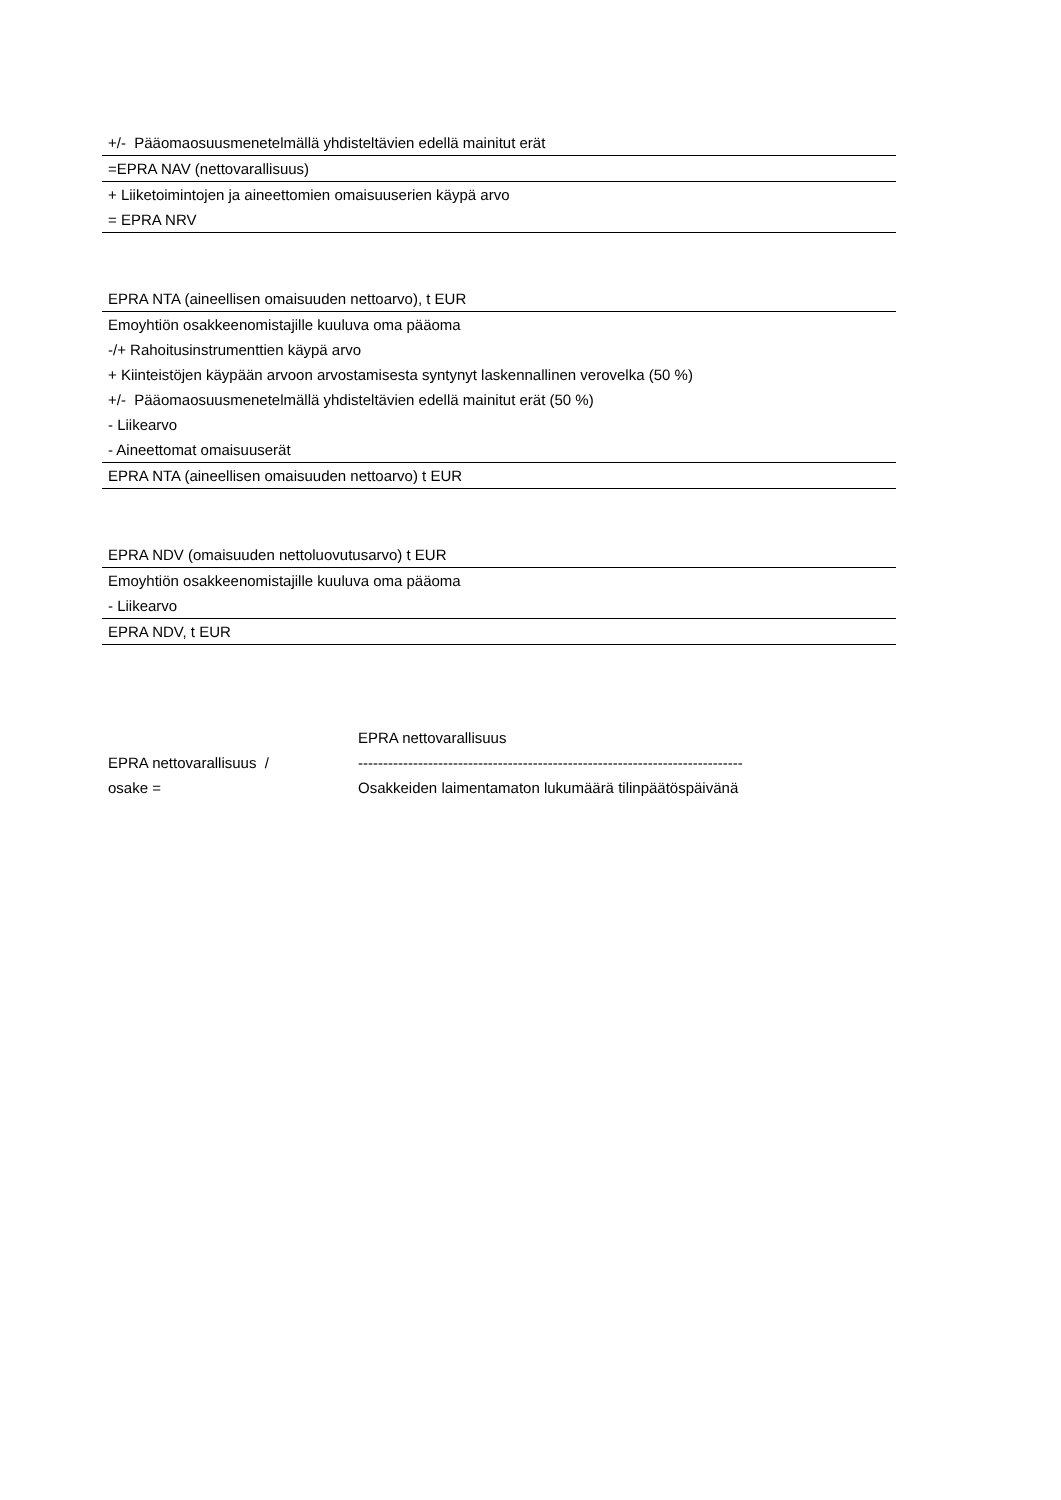| +/- Pääomaosuusmenetelmällä yhdisteltävien edellä mainitut erät |
| =EPRA NAV (nettovarallisuus) |
| + Liiketoimintojen ja aineettomien omaisuuserien käypä arvo |
| = EPRA NRV |
| EPRA NTA (aineellisen omaisuuden nettoarvo), t EUR |
| Emoyhtiön osakkeenomistajille kuuluva oma pääoma |
| -/+ Rahoitusinstrumenttien käypä arvo |
| + Kiinteistöjen käypään arvoon arvostamisesta syntynyt laskennallinen verovelka (50 %) |
| +/- Pääomaosuusmenetelmällä yhdisteltävien edellä mainitut erät (50 %) |
| - Liikearvo |
| - Aineettomat omaisuuserät |
| EPRA NTA (aineellisen omaisuuden nettoarvo) t EUR |
| EPRA NDV (omaisuuden nettoluovutusarvo) t EUR |
| Emoyhtiön osakkeenomistajille kuuluva oma pääoma |
| - Liikearvo |
| EPRA NDV, t EUR |
EPRA nettovarallisuus /
osake =
EPRA nettovarallisuus
-----------------------------------------------------------------------------
Osakkeiden laimentamaton lukumäärä tilinpäätöspäivänä